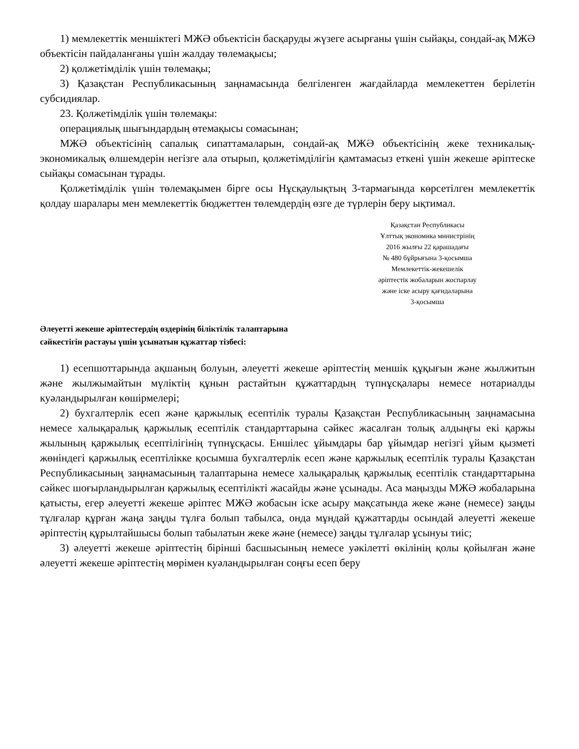1) мемлекеттік меншіктегі МЖӘ объектісін басқаруды жүзеге асырғаны үшін сыйақы, сондай-ақ МЖӘ объектісін пайдаланғаны үшін жалдау төлемақысы;
2) қолжетімділік үшін төлемақы;
3) Қазақстан Республикасының заңнамасында белгіленген жағдайларда мемлекеттен берілетін субсидиялар.
23. Қолжетімділік үшін төлемақы:
операциялық шығындардың өтемақысы сомасынан;
МЖӘ объектісінің сапалық сипаттамаларын, сондай-ақ МЖӘ объектісінің жеке техникалық-экономикалық өлшемдерін негізге ала отырып, қолжетімділігін қамтамасыз еткені үшін жекеше әріптеске сыйақы сомасынан тұрады.
Қолжетімділік үшін төлемақымен бірге осы Нұсқаулықтың 3-тармағында көрсетілген мемлекеттік қолдау шаралары мен мемлекеттік бюджеттен төлемдердің өзге де түрлерін беру ықтимал.
Қазақстан Республикасы
Ұлттық экономика министрінің
2016 жылғы 22 қарашадағы
№ 480 бұйрығына 3-қосымша
Мемлекеттік-жекешелік
әріптестік жобаларын жоспарлау
және іске асыру қағидаларына
3-қосымша
Әлеуетті жекеше әріптестердің өздерінің біліктілік талаптарына
сәйкестігін растауы үшін ұсынатын құжаттар тізбесі:
1) есепшоттарында ақшаның болуын, әлеуетті жекеше әріптестің меншік құқығын және жылжитын және жылжымайтын мүліктің құнын растайтын құжаттардың түпнұсқалары немесе нотариалды куәландырылған көшірмелері;
2) бухгалтерлік есеп және қаржылық есептілік туралы Қазақстан Республикасының заңнамасына немесе халықаралық қаржылық есептілік стандарттарына сәйкес жасалған толық алдыңғы екі қаржы жылының қаржылық есептілігінің түпнұсқасы. Еншілес ұйымдары бар ұйымдар негізгі ұйым қызметі жөніндегі қаржылық есептілікке қосымша бухгалтерлік есеп және қаржылық есептілік туралы Қазақстан Республикасының заңнамасының талаптарына немесе халықаралық қаржылық есептілік стандарттарына сәйкес шоғырландырылған қаржылық есептілікті жасайды және ұсынады. Аса маңызды МЖӘ жобаларына қатысты, егер әлеуетті жекеше әріптес МЖӘ жобасын іске асыру мақсатында жеке және (немесе) заңды тұлғалар құрған жаңа заңды тұлға болып табылса, онда мұндай құжаттарды осындай әлеуетті жекеше әріптестің құрылтайшысы болып табылатын жеке және (немесе) заңды тұлғалар ұсынуы тиіс;
3) әлеуетті жекеше әріптестің бірінші басшысының немесе уәкілетті өкілінің қолы қойылған және әлеуетті жекеше әріптестің мөрімен куәландырылған соңғы есеп беру